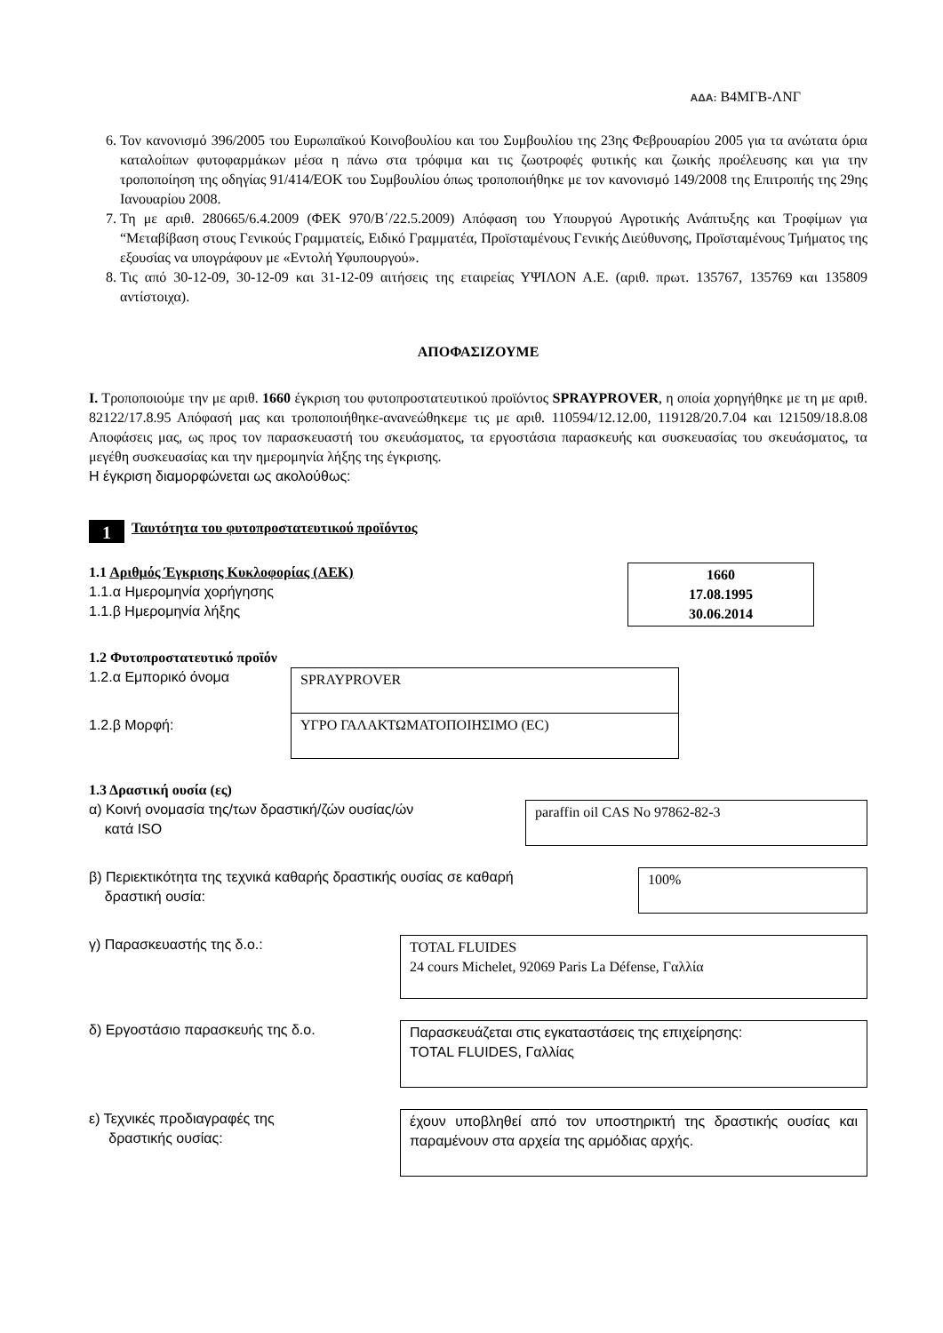ΑΔΑ: Β4ΜΓΒ-ΛΝΓ
6. Τον κανονισμό 396/2005 του Ευρωπαϊκού Κοινοβουλίου και του Συμβουλίου της 23ης Φεβρουαρίου 2005 για τα ανώτατα όρια καταλοίπων φυτοφαρμάκων μέσα η πάνω στα τρόφιμα και τις ζωοτροφές φυτικής και ζωικής προέλευσης και για την τροποποίηση της οδηγίας 91/414/ΕΟΚ του Συμβουλίου όπως τροποποιήθηκε με τον κανονισμό 149/2008 της Επιτροπής της 29ης Ιανουαρίου 2008.
7. Τη με αριθ. 280665/6.4.2009 (ΦΕΚ 970/Β΄/22.5.2009) Απόφαση του Υπουργού Αγροτικής Ανάπτυξης και Τροφίμων για “Μεταβίβαση στους Γενικούς Γραμματείς, Ειδικό Γραμματέα, Προϊσταμένους Γενικής Διεύθυνσης, Προϊσταμένους Τμήματος της εξουσίας να υπογράφουν με «Εντολή Υφυπουργού».
8. Τις από 30-12-09, 30-12-09 και 31-12-09 αιτήσεις της εταιρείας ΥΨΙΛΟΝ Α.Ε. (αριθ. πρωτ. 135767, 135769 και 135809 αντίστοιχα).
ΑΠΟΦΑΣΙΖΟΥΜΕ
Ι. Τροποποιούμε την με αριθ. 1660 έγκριση του φυτοπροστατευτικού προϊόντος SPRAYPROVER, η οποία χορηγήθηκε με τη με αριθ. 82122/17.8.95 Απόφασή μας και τροποποιήθηκε-ανανεώθηκεμε τις με αριθ. 110594/12.12.00, 119128/20.7.04 και 121509/18.8.08 Αποφάσεις μας, ως προς τον παρασκευαστή του σκευάσματος, τα εργοστάσια παρασκευής και συσκευασίας του σκευάσματος, τα μεγέθη συσκευασίας και την ημερομηνία λήξης της έγκρισης.
Η έγκριση διαμορφώνεται ως ακολούθως:
1
Ταυτότητα του φυτοπροστατευτικού προϊόντος
1.1 Αριθμός Έγκρισης Κυκλοφορίας (ΑΕΚ)
1.1.α Ημερομηνία χορήγησης
1.1.β Ημερομηνία λήξης
1660
17.08.1995
30.06.2014
1.2 Φυτοπροστατευτικό προϊόν
1.2.α Εμπορικό όνομα
SPRAYPROVER
1.2.β Μορφή:
ΥΓΡΟ ΓΑΛΑΚΤΩΜΑΤΟΠΟΙΗΣΙΜΟ (EC)
1.3 Δραστική ουσία (ες)
α) Κοινή ονομασία της/των δραστική/ζών ουσίας/ών
κατά ISO
paraffin oil CAS No 97862-82-3
β) Περιεκτικότητα της τεχνικά καθαρής δραστικής ουσίας σε καθαρή
δραστική ουσία:
100%
γ) Παρασκευαστής της δ.ο.:
TOTAL FLUIDES
24 cours Michelet, 92069 Paris La Défense, Γαλλία
δ) Εργοστάσιο παρασκευής της δ.ο.
Παρασκευάζεται στις εγκαταστάσεις της επιχείρησης:
TOTAL FLUIDES, Γαλλίας
ε) Τεχνικές προδιαγραφές της
δραστικής ουσίας:
έχουν υποβληθεί από τον υποστηρικτή της δραστικής ουσίας και παραμένουν στα αρχεία της αρμόδιας αρχής.